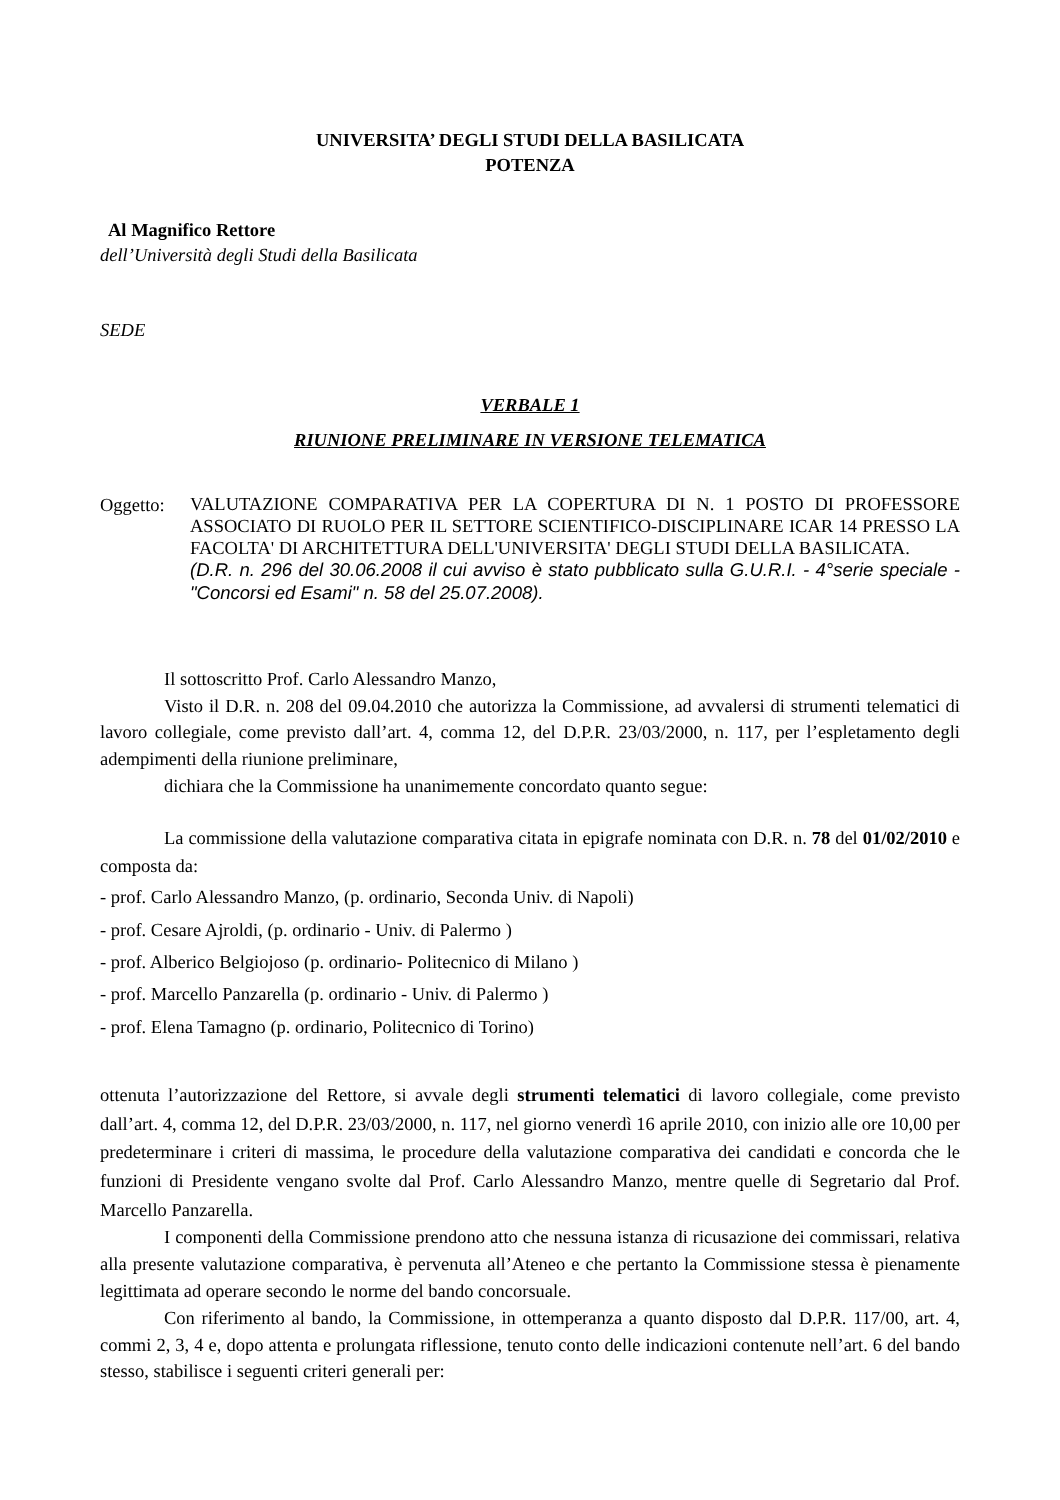UNIVERSITA’ DEGLI STUDI DELLA BASILICATA
POTENZA
Al Magnifico Rettore
dell’Università degli Studi della Basilicata
SEDE
VERBALE 1
RIUNIONE PRELIMINARE IN VERSIONE TELEMATICA
Oggetto:
VALUTAZIONE COMPARATIVA PER LA COPERTURA DI N. 1 POSTO DI PROFESSORE ASSOCIATO DI RUOLO PER IL SETTORE SCIENTIFICO-DISCIPLINARE ICAR 14 PRESSO LA FACOLTA' DI ARCHITETTURA DELL'UNIVERSITA' DEGLI STUDI DELLA BASILICATA.
(D.R. n. 296 del 30.06.2008 il cui avviso è stato pubblicato sulla G.U.R.I. - 4°serie speciale -"Concorsi ed Esami" n. 58 del 25.07.2008).
Il sottoscritto Prof. Carlo Alessandro Manzo,
Visto il D.R. n. 208 del 09.04.2010 che autorizza la Commissione, ad avvalersi di strumenti telematici di lavoro collegiale, come previsto dall’art. 4, comma 12, del D.P.R. 23/03/2000, n. 117, per l’espletamento degli adempimenti della riunione preliminare,
dichiara che la Commissione ha unanimemente concordato quanto segue:
La commissione della valutazione comparativa citata in epigrafe nominata con D.R. n. 78 del 01/02/2010 e composta da:
- prof. Carlo Alessandro Manzo, (p. ordinario, Seconda Univ. di Napoli)
- prof. Cesare Ajroldi, (p. ordinario - Univ. di Palermo )
- prof. Alberico Belgiojoso (p. ordinario- Politecnico di Milano )
- prof. Marcello Panzarella (p. ordinario - Univ. di Palermo )
- prof. Elena Tamagno (p. ordinario, Politecnico di Torino)
ottenuta l’autorizzazione del Rettore, si avvale degli strumenti telematici di lavoro collegiale, come previsto dall’art. 4, comma 12, del D.P.R. 23/03/2000, n. 117, nel giorno venerdì 16 aprile 2010, con inizio alle ore 10,00 per predeterminare i criteri di massima, le procedure della valutazione comparativa dei candidati e concorda che le funzioni di Presidente vengano svolte dal Prof. Carlo Alessandro Manzo, mentre quelle di Segretario dal Prof. Marcello Panzarella.
I componenti della Commissione prendono atto che nessuna istanza di ricusazione dei commissari, relativa alla presente valutazione comparativa, è pervenuta all’Ateneo e che pertanto la Commissione stessa è pienamente legittimata ad operare secondo le norme del bando concorsuale.
Con riferimento al bando, la Commissione, in ottemperanza a quanto disposto dal D.P.R. 117/00, art. 4, commi 2, 3, 4 e, dopo attenta e prolungata riflessione, tenuto conto delle indicazioni contenute nell’art. 6 del bando stesso, stabilisce i seguenti criteri generali per: